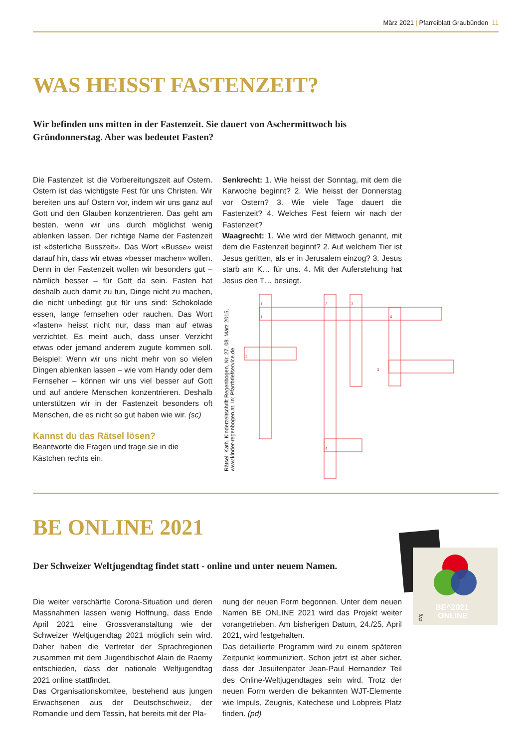März 2021 | Pfarreiblatt Graubünden 11
WAS HEISST FASTENZEIT?
Wir befinden uns mitten in der Fastenzeit. Sie dauert von Aschermittwoch bis Gründonnerstag. Aber was bedeutet Fasten?
Die Fastenzeit ist die Vorbereitungszeit auf Ostern. Ostern ist das wichtigste Fest für uns Christen. Wir bereiten uns auf Ostern vor, indem wir uns ganz auf Gott und den Glauben konzentrieren. Das geht am besten, wenn wir uns durch möglichst wenig ablenken lassen. Der richtige Name der Fastenzeit ist «österliche Busszeit». Das Wort «Busse» weist darauf hin, dass wir etwas «besser machen» wollen. Denn in der Fastenzeit wollen wir besonders gut – nämlich besser – für Gott da sein. Fasten hat deshalb auch damit zu tun, Dinge nicht zu machen, die nicht unbedingt gut für uns sind: Schokolade essen, lange fernsehen oder rauchen. Das Wort «fasten» heisst nicht nur, dass man auf etwas verzichtet. Es meint auch, dass unser Verzicht etwas oder jemand anderem zugute kommen soll. Beispiel: Wenn wir uns nicht mehr von so vielen Dingen ablenken lassen – wie vom Handy oder dem Fernseher – können wir uns viel besser auf Gott und auf andere Menschen konzentrieren. Deshalb unterstützen wir in der Fastenzeit besonders oft Menschen, die es nicht so gut haben wie wir. (sc)
Kannst du das Rätsel lösen?
Beantworte die Fragen und trage sie in die Kästchen rechts ein.
Senkrecht: 1. Wie heisst der Sonntag, mit dem die Karwoche beginnt? 2. Wie heisst der Donnerstag vor Ostern? 3. Wie viele Tage dauert die Fastenzeit? 4. Welches Fest feiern wir nach der Fastenzeit?
Waagrecht: 1. Wie wird der Mittwoch genannt, mit dem die Fastenzeit beginnt? 2. Auf welchem Tier ist Jesus geritten, als er in Jerusalem einzog? 3. Jesus starb am K… für uns. 4. Mit der Auferstehung hat Jesus den T… besiegt.
Rätsel: Kath. Kinderzeitschrift Regenbogen, Nr. 27, 08. März 2015, www.kinder-regenbogen.at. In: Pfarrbriefservice.de
1
2
3
1
4
2
3
4
BE ONLINE 2021
Der Schweizer Weltjugendtag findet statt - online und unter neuem Namen.
BE^2021
ONLINE
zVg
Die weiter verschärfte Corona-Situation und deren Massnahmen lassen wenig Hoffnung, dass Ende April 2021 eine Grossveranstaltung wie der Schweizer Weltjugendtag 2021 möglich sein wird. Daher haben die Vertreter der Sprachregionen zusammen mit dem Jugendbischof Alain de Raemy entschieden, dass der nationale Weltjugendtag 2021 online stattfindet.
Das Organisationskomitee, bestehend aus jungen Erwachsenen aus der Deutschschweiz, der Romandie und dem Tessin, hat bereits mit der Pla-
nung der neuen Form begonnen. Unter dem neuen Namen BE ONLINE 2021 wird das Projekt weiter vorangetrieben. Am bisherigen Datum, 24./25. April 2021, wird festgehalten.
Das detaillierte Programm wird zu einem späteren Zeitpunkt kommuniziert. Schon jetzt ist aber sicher, dass der Jesuitenpater Jean-Paul Hernandez Teil des Online-Weltjugendtages sein wird. Trotz der neuen Form werden die bekannten WJT-Elemente wie Impuls, Zeugnis, Katechese und Lobpreis Platz finden. (pd)